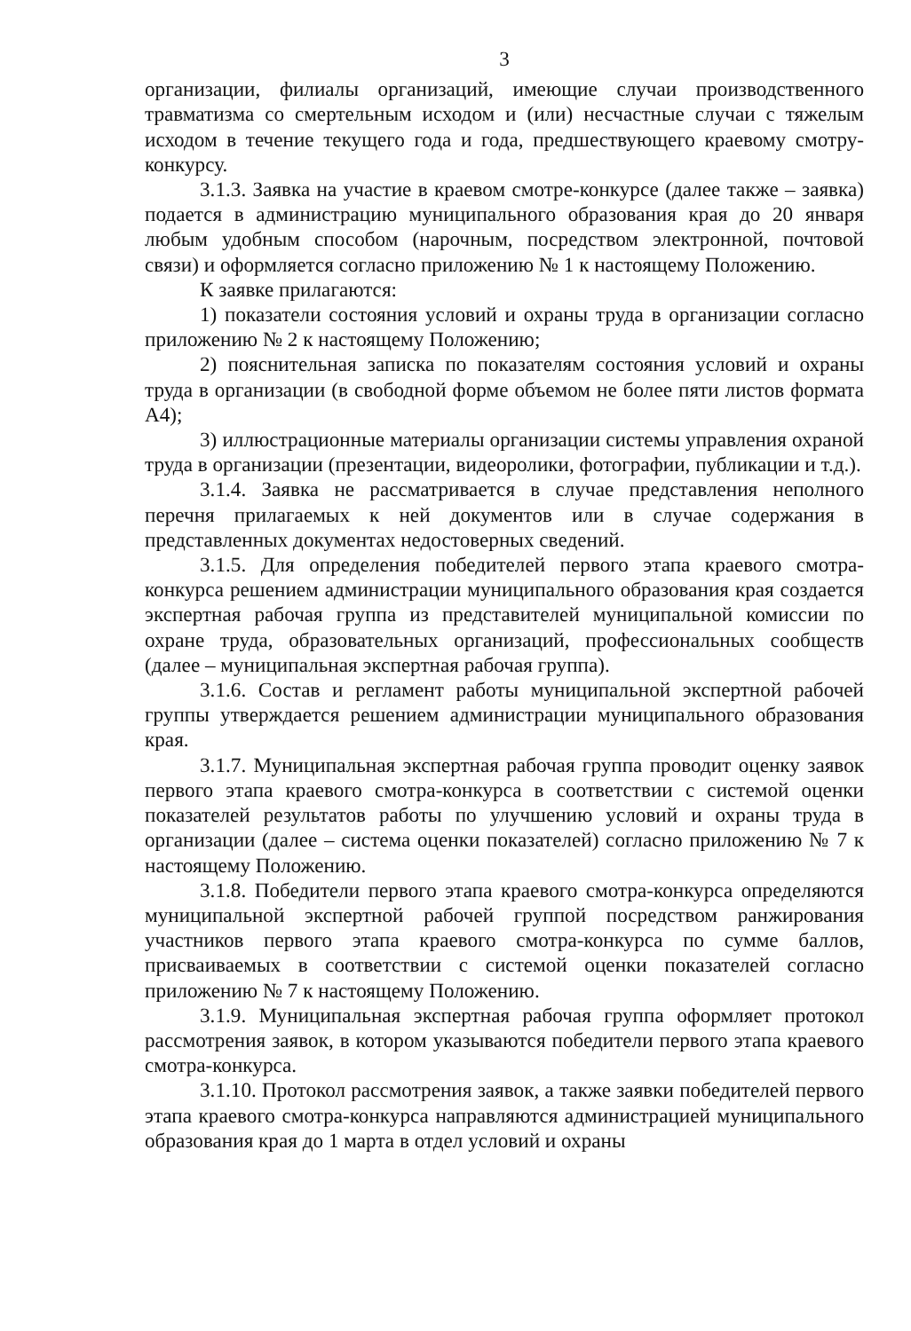3
организации, филиалы организаций, имеющие случаи производственного травматизма со смертельным исходом и (или) несчастные случаи с тяжелым исходом в течение текущего года и года, предшествующего краевому смотру-конкурсу.
3.1.3. Заявка на участие в краевом смотре-конкурсе (далее также – заявка) подается в администрацию муниципального образования края до 20 января любым удобным способом (нарочным, посредством электронной, почтовой связи) и оформляется согласно приложению № 1 к настоящему Положению.
К заявке прилагаются:
1) показатели состояния условий и охраны труда в организации согласно приложению № 2 к настоящему Положению;
2) пояснительная записка по показателям состояния условий и охраны труда в организации (в свободной форме объемом не более пяти листов формата А4);
3) иллюстрационные материалы организации системы управления охраной труда в организации (презентации, видеоролики, фотографии, публикации и т.д.).
3.1.4. Заявка не рассматривается в случае представления неполного перечня прилагаемых к ней документов или в случае содержания в представленных документах недостоверных сведений.
3.1.5. Для определения победителей первого этапа краевого смотра-конкурса решением администрации муниципального образования края создается экспертная рабочая группа из представителей муниципальной комиссии по охране труда, образовательных организаций, профессиональных сообществ (далее – муниципальная экспертная рабочая группа).
3.1.6. Состав и регламент работы муниципальной экспертной рабочей группы утверждается решением администрации муниципального образования края.
3.1.7. Муниципальная экспертная рабочая группа проводит оценку заявок первого этапа краевого смотра-конкурса в соответствии с системой оценки показателей результатов работы по улучшению условий и охраны труда в организации (далее – система оценки показателей) согласно приложению № 7 к настоящему Положению.
3.1.8. Победители первого этапа краевого смотра-конкурса определяются муниципальной экспертной рабочей группой посредством ранжирования участников первого этапа краевого смотра-конкурса по сумме баллов, присваиваемых в соответствии с системой оценки показателей согласно приложению № 7 к настоящему Положению.
3.1.9. Муниципальная экспертная рабочая группа оформляет протокол рассмотрения заявок, в котором указываются победители первого этапа краевого смотра-конкурса.
3.1.10. Протокол рассмотрения заявок, а также заявки победителей первого этапа краевого смотра-конкурса направляются администрацией муниципального образования края до 1 марта в отдел условий и охраны